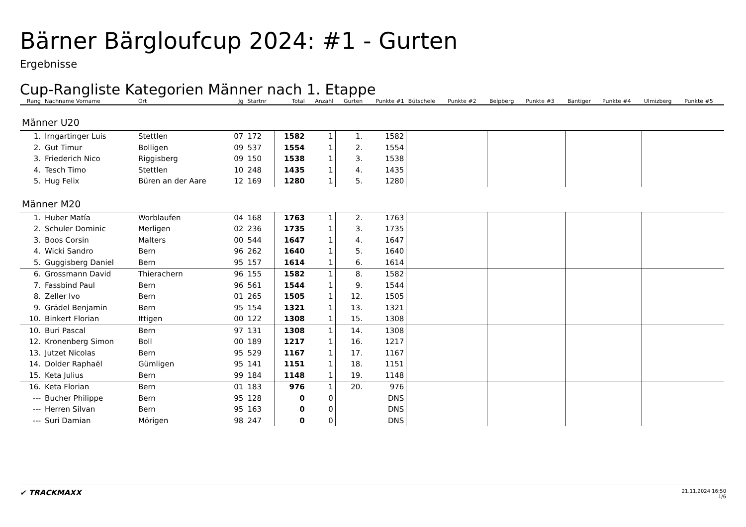Bärner Bärgloufcup 2024: #1 - Gurten
Ergebnisse
Cup-Rangliste Kategorien Männer nach 1. Etappe
| Rang | Nachname Vorname | Ort | Jg | Startnr | Total | Anzahl | Gurten | Punkte #1 | Bütschele | Punkte #2 | Belpberg | Punkte #3 | Bantiger | Punkte #4 | Ulmizberg | Punkte #5 |
| --- | --- | --- | --- | --- | --- | --- | --- | --- | --- | --- | --- | --- | --- | --- | --- | --- |
| Männer U20 | | | | | | | | | | | | | | | | |
| 1. | Irngartinger Luis | Stettlen | 07 | 172 | 1582 | 1 | 1. | 1582 | | | | | | | | |
| 2. | Gut Timur | Bolligen | 09 | 537 | 1554 | 1 | 2. | 1554 | | | | | | | | |
| 3. | Friederich Nico | Riggisberg | 09 | 150 | 1538 | 1 | 3. | 1538 | | | | | | | | |
| 4. | Tesch Timo | Stettlen | 10 | 248 | 1435 | 1 | 4. | 1435 | | | | | | | | |
| 5. | Hug Felix | Büren an der Aare | 12 | 169 | 1280 | 1 | 5. | 1280 | | | | | | | | |
| Männer M20 | | | | | | | | | | | | | | | | |
| 1. | Huber Matía | Worblaufen | 04 | 168 | 1763 | 1 | 2. | 1763 | | | | | | | | |
| 2. | Schuler Dominic | Merligen | 02 | 236 | 1735 | 1 | 3. | 1735 | | | | | | | | |
| 3. | Boos Corsin | Malters | 00 | 544 | 1647 | 1 | 4. | 1647 | | | | | | | | |
| 4. | Wicki Sandro | Bern | 96 | 262 | 1640 | 1 | 5. | 1640 | | | | | | | | |
| 5. | Guggisberg Daniel | Bern | 95 | 157 | 1614 | 1 | 6. | 1614 | | | | | | | | |
| 6. | Grossmann David | Thierachern | 96 | 155 | 1582 | 1 | 8. | 1582 | | | | | | | | |
| 7. | Fassbind Paul | Bern | 96 | 561 | 1544 | 1 | 9. | 1544 | | | | | | | | |
| 8. | Zeller Ivo | Bern | 01 | 265 | 1505 | 1 | 12. | 1505 | | | | | | | | |
| 9. | Grädel Benjamin | Bern | 95 | 154 | 1321 | 1 | 13. | 1321 | | | | | | | | |
| 10. | Binkert Florian | Ittigen | 00 | 122 | 1308 | 1 | 15. | 1308 | | | | | | | | |
| 10. | Buri Pascal | Bern | 97 | 131 | 1308 | 1 | 14. | 1308 | | | | | | | | |
| 12. | Kronenberg Simon | Boll | 00 | 189 | 1217 | 1 | 16. | 1217 | | | | | | | | |
| 13. | Jutzet Nicolas | Bern | 95 | 529 | 1167 | 1 | 17. | 1167 | | | | | | | | |
| 14. | Dolder Raphaël | Gümligen | 95 | 141 | 1151 | 1 | 18. | 1151 | | | | | | | | |
| 15. | Keta Julius | Bern | 99 | 184 | 1148 | 1 | 19. | 1148 | | | | | | | | |
| 16. | Keta Florian | Bern | 01 | 183 | 976 | 1 | 20. | 976 | | | | | | | | |
| --- | Bucher Philippe | Bern | 95 | 128 | 0 | 0 | | DNS | | | | | | | | |
| --- | Herren Silvan | Bern | 95 | 163 | 0 | 0 | | DNS | | | | | | | | |
| --- | Suri Damian | Mörigen | 98 | 247 | 0 | 0 | | DNS | | | | | | | | |
✔ TRACKMAXX
21.11.2024 16:50
1/6